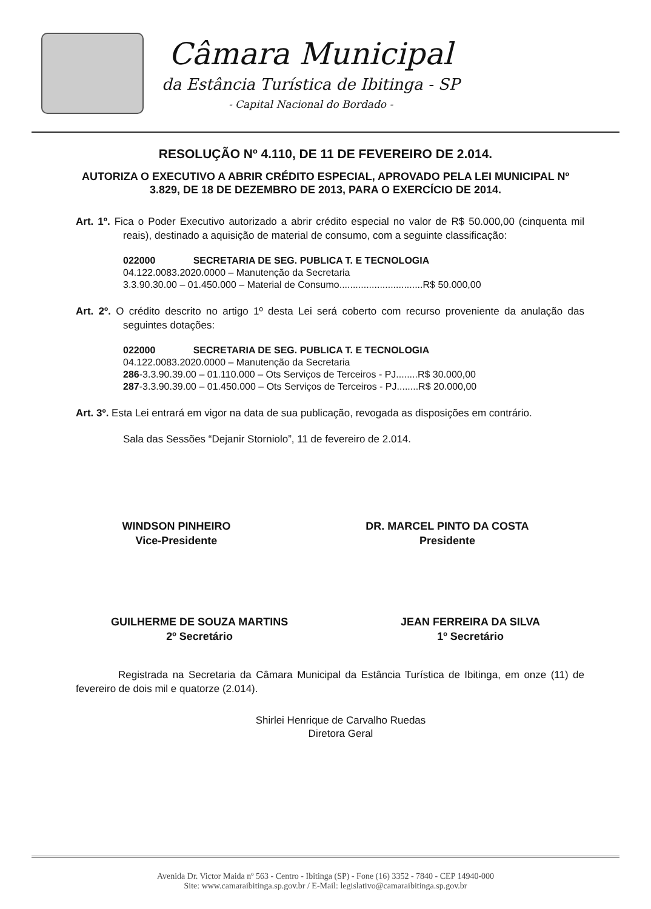Câmara Municipal
da Estância Turística de Ibitinga - SP
- Capital Nacional do Bordado -
RESOLUÇÃO Nº 4.110, DE 11 DE FEVEREIRO DE 2.014.
AUTORIZA O EXECUTIVO A ABRIR CRÉDITO ESPECIAL, APROVADO PELA LEI MUNICIPAL Nº 3.829, DE 18 DE DEZEMBRO DE 2013, PARA O EXERCÍCIO DE 2014.
Art. 1º. Fica o Poder Executivo autorizado a abrir crédito especial no valor de R$ 50.000,00 (cinquenta mil reais), destinado a aquisição de material de consumo, com a seguinte classificação:
022000 SECRETARIA DE SEG. PUBLICA T. E TECNOLOGIA
04.122.0083.2020.0000 – Manutenção da Secretaria
3.3.90.30.00 – 01.450.000 – Material de Consumo...............................R$ 50.000,00
Art. 2º. O crédito descrito no artigo 1º desta Lei será coberto com recurso proveniente da anulação das seguintes dotações:
022000 SECRETARIA DE SEG. PUBLICA T. E TECNOLOGIA
04.122.0083.2020.0000 – Manutenção da Secretaria
286-3.3.90.39.00 – 01.110.000 – Ots Serviços de Terceiros - PJ........R$ 30.000,00
287-3.3.90.39.00 – 01.450.000 – Ots Serviços de Terceiros - PJ........R$ 20.000,00
Art. 3º. Esta Lei entrará em vigor na data de sua publicação, revogada as disposições em contrário.
Sala das Sessões “Dejanir Storniolo”, 11 de fevereiro de 2.014.
WINDSON PINHEIRO
Vice-Presidente
DR. MARCEL PINTO DA COSTA
Presidente
GUILHERME DE SOUZA MARTINS
2º Secretário
JEAN FERREIRA DA SILVA
1º Secretário
Registrada na Secretaria da Câmara Municipal da Estância Turística de Ibitinga, em onze (11) de fevereiro de dois mil e quatorze (2.014).
Shirlei Henrique de Carvalho Ruedas
Diretora Geral
Avenida Dr. Victor Maida nº 563 - Centro - Ibitinga (SP) - Fone (16) 3352 - 7840 - CEP 14940-000
Site: www.camaraibitinga.sp.gov.br / E-Mail: legislativo@camaraibitinga.sp.gov.br